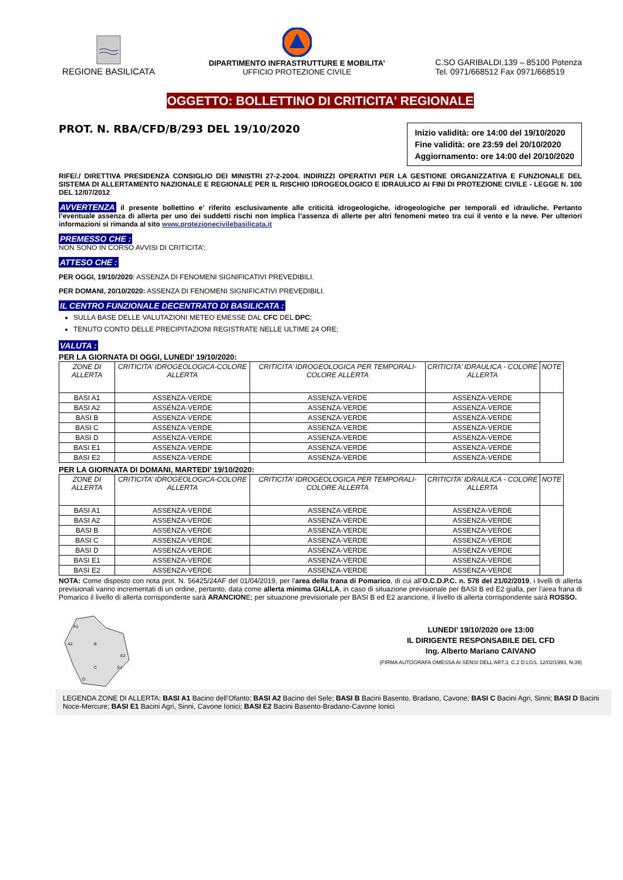REGIONE BASILICATA
DIPARTIMENTO INFRASTRUTTURE E MOBILITA’
UFFICIO PROTEZIONE CIVILE
C.SO GARIBALDI,139 – 85100 Potenza
Tel. 0971/668512 Fax 0971/668519
OGGETTO: BOLLETTINO DI CRITICITA' REGIONALE
PROT. N. RBA/CFD/B/293 DEL 19/10/2020
Inizio validità: ore 14:00 del 19/10/2020
Fine validità: ore 23:59 del 20/10/2020
Aggiornamento: ore 14:00 del 20/10/2020
RIFE/./ DIRETTIVA PRESIDENZA CONSIGLIO DEI MINISTRI 27-2-2004. INDIRIZZI OPERATIVI PER LA GESTIONE ORGANIZZATIVA E FUNZIONALE DEL SISTEMA DI ALLERTAMENTO NAZIONALE E REGIONALE PER IL RISCHIO IDROGEOLOGICO E IDRAULICO AI FINI DI PROTEZIONE CIVILE - LEGGE N. 100 DEL 12/07/2012
AVVERTENZA il presente bollettino e’ riferito esclusivamente alle criticità idrogeologiche, idrogeologiche per temporali ed idrauliche. Pertanto l’eventuale assenza di allerta per uno dei suddetti rischi non implica l’assenza di allerte per altri fenomeni meteo tra cui il vento e la neve. Per ulteriori informazioni si rimanda al sito www.protezionecivilebasilicata.it
PREMESSO CHE :
NON SONO IN CORSO AVVISI DI CRITICITA’;
ATTESO CHE :
PER OGGI, 19/10/2020: ASSENZA DI FENOMENI SIGNIFICATIVI PREVEDIBILI.
PER DOMANI, 20/10/2020: ASSENZA DI FENOMENI SIGNIFICATIVI PREVEDIBILI.
IL CENTRO FUNZIONALE DECENTRATO DI BASILICATA :
SULLA BASE DELLE VALUTAZIONI METEO EMESSE DAL CFC DEL DPC;
TENUTO CONTO DELLE PRECIPITAZIONI REGISTRATE NELLE ULTIME 24 ORE;
VALUTA :
PER LA GIORNATA DI OGGI, LUNEDI’ 19/10/2020:
| ZONE DI ALLERTA | CRITICITA’ IDROGEOLOGICA-COLORE ALLERTA | CRITICITA’ IDROGEOLOGICA PER TEMPORALI-COLORE ALLERTA | CRITICITA’ IDRAULICA - COLORE ALLERTA | NOTE |
| --- | --- | --- | --- | --- |
| BASI A1 | ASSENZA-VERDE | ASSENZA-VERDE | ASSENZA-VERDE | |
| BASI A2 | ASSENZA-VERDE | ASSENZA-VERDE | ASSENZA-VERDE | |
| BASI B | ASSENZA-VERDE | ASSENZA-VERDE | ASSENZA-VERDE | |
| BASI C | ASSENZA-VERDE | ASSENZA-VERDE | ASSENZA-VERDE | |
| BASI D | ASSENZA-VERDE | ASSENZA-VERDE | ASSENZA-VERDE | |
| BASI E1 | ASSENZA-VERDE | ASSENZA-VERDE | ASSENZA-VERDE | |
| BASI E2 | ASSENZA-VERDE | ASSENZA-VERDE | ASSENZA-VERDE | |
PER LA GIORNATA DI DOMANI, MARTEDI’ 19/10/2020:
| ZONE DI ALLERTA | CRITICITA’ IDROGEOLOGICA-COLORE ALLERTA | CRITICITA’ IDROGEOLOGICA PER TEMPORALI-COLORE ALLERTA | CRITICITA’ IDRAULICA - COLORE ALLERTA | NOTE |
| --- | --- | --- | --- | --- |
| BASI A1 | ASSENZA-VERDE | ASSENZA-VERDE | ASSENZA-VERDE | |
| BASI A2 | ASSENZA-VERDE | ASSENZA-VERDE | ASSENZA-VERDE | |
| BASI B | ASSENZA-VERDE | ASSENZA-VERDE | ASSENZA-VERDE | |
| BASI C | ASSENZA-VERDE | ASSENZA-VERDE | ASSENZA-VERDE | |
| BASI D | ASSENZA-VERDE | ASSENZA-VERDE | ASSENZA-VERDE | |
| BASI E1 | ASSENZA-VERDE | ASSENZA-VERDE | ASSENZA-VERDE | |
| BASI E2 | ASSENZA-VERDE | ASSENZA-VERDE | ASSENZA-VERDE | |
NOTA: Come disposto con nota prot. N. 56425/24AF del 01/04/2019, per l’area della frana di Pomarico, di cui all’O.C.D.P.C. n. 578 del 21/02/2019, i livelli di allerta previsionali vanno incrementati di un ordine, pertanto, data come allerta minima GIALLA, in caso di situazione previsionale per BASI B ed E2 gialla, per l’area frana di Pomarico il livello di allerta corrispondente sarà ARANCIONE; per situazione previsionale per BASI B ed E2 arancione, il livello di allerta corrispondente sarà ROSSO.
A1
A2
B
E2
E1
C
D
LUNEDI’ 19/10/2020 ore 13:00
IL DIRIGENTE RESPONSABILE DEL CFD
Ing. Alberto Mariano CAIVANO
(FIRMA AUTOGRAFA OMESSA AI SENSI DELL'ART.3, C.2 D.LGS. 12/02/1993, N.39)
LEGENDA ZONE DI ALLERTA: BASI A1 Bacino dell’Ofanto; BASI A2 Bacino del Sele; BASI B Bacini Basento, Bradano, Cavone; BASI C Bacini Agri, Sinni; BASI D Bacini Noce-Mercure; BASI E1 Bacini Agri, Sinni, Cavone Ionici; BASI E2 Bacini Basento-Bradano-Cavone Ionici